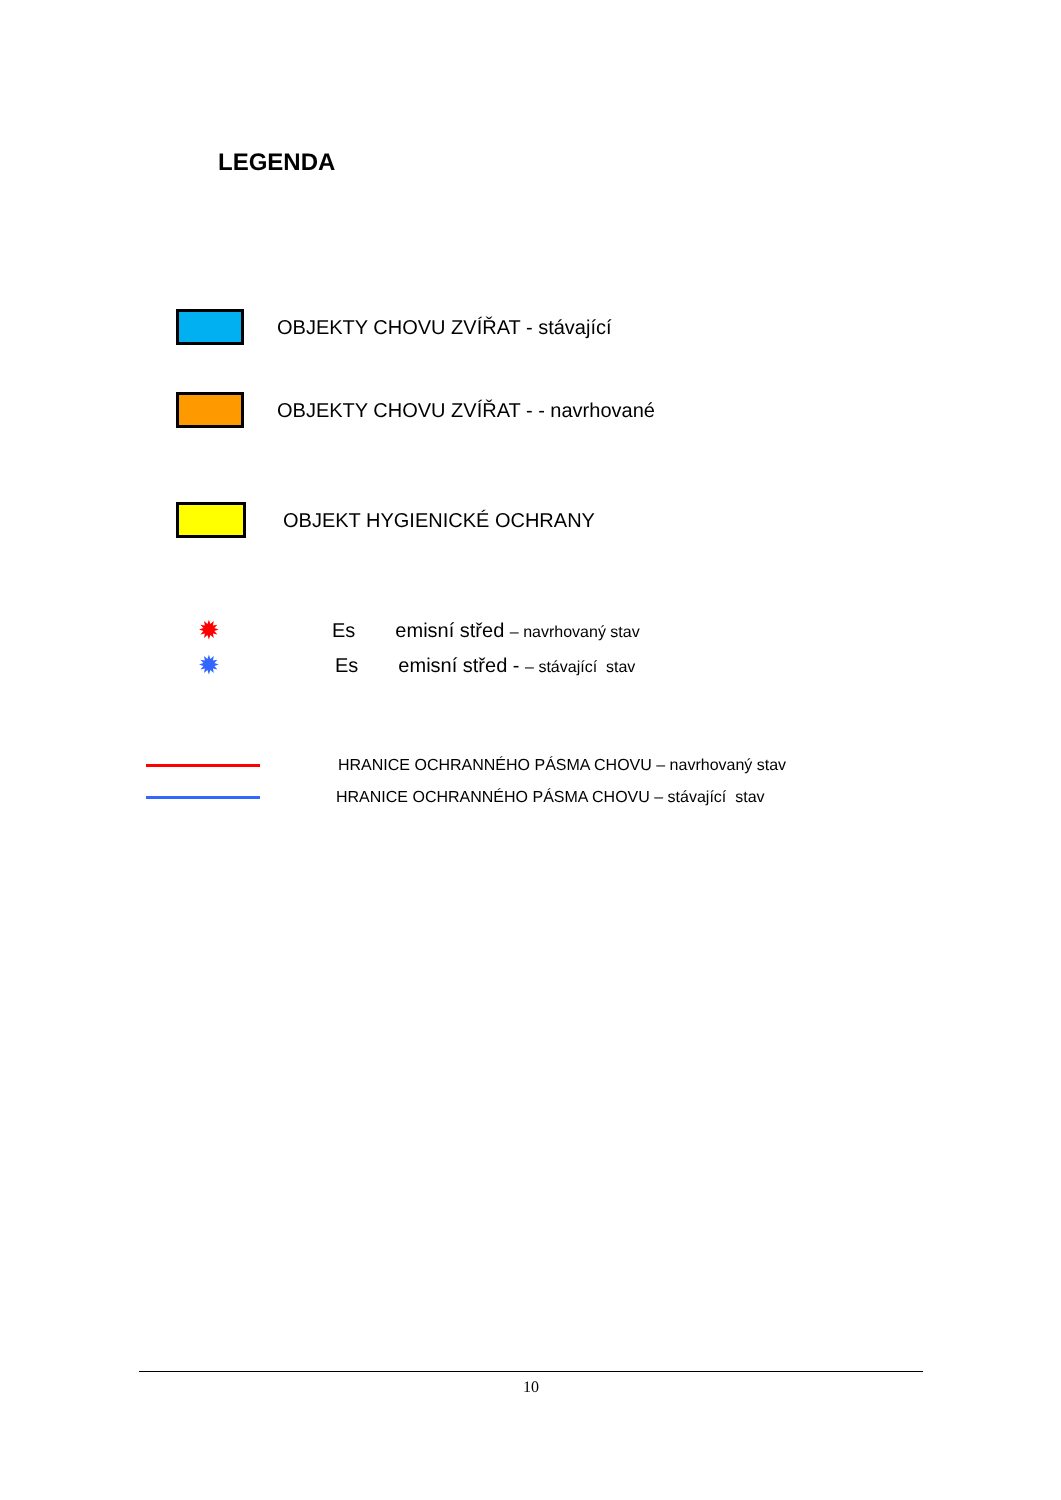LEGENDA
OBJEKTY CHOVU ZVÍŘAT - stávající
OBJEKTY CHOVU ZVÍŘAT - - navrhované
OBJEKT HYGIENICKÉ OCHRANY
✹ Es emisní střed – navrhovaný stav
✹ Es emisní střed - – stávající stav
HRANICE OCHRANNÉHO PÁSMA CHOVU – navrhovaný stav
HRANICE OCHRANNÉHO PÁSMA CHOVU – stávající stav
10